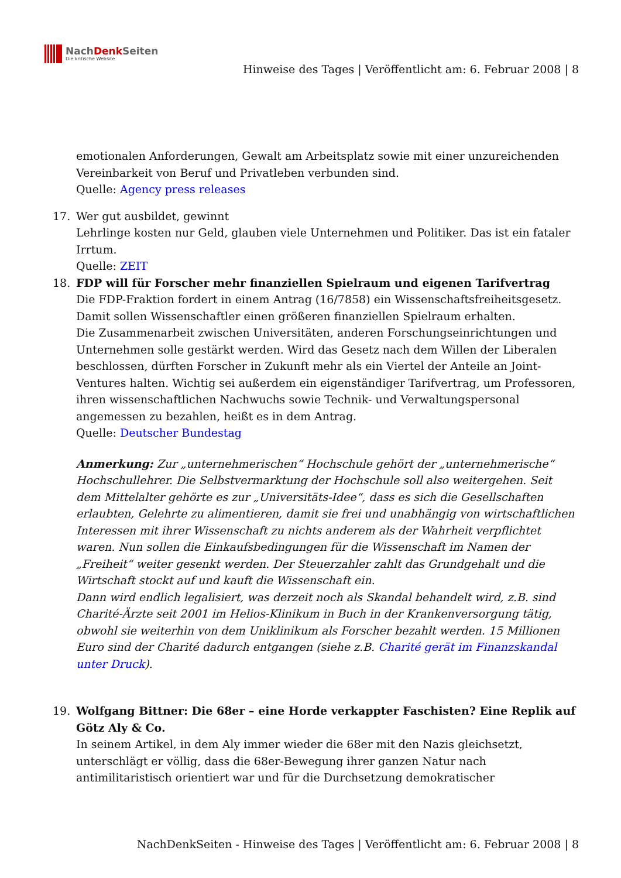NachDenk Seiten
Die kritische Website
Hinweise des Tages | Veröffentlicht am: 6. Februar 2008 | 8
emotionalen Anforderungen, Gewalt am Arbeitsplatz sowie mit einer unzureichenden Vereinbarkeit von Beruf und Privatleben verbunden sind.
Quelle: Agency press releases
17. Wer gut ausbildet, gewinnt
Lehrlinge kosten nur Geld, glauben viele Unternehmen und Politiker. Das ist ein fataler Irrtum.
Quelle: ZEIT
18. FDP will für Forscher mehr finanziellen Spielraum und eigenen Tarifvertrag
Die FDP-Fraktion fordert in einem Antrag (16/7858) ein Wissenschaftsfreiheitsgesetz. Damit sollen Wissenschaftler einen größeren finanziellen Spielraum erhalten.
Die Zusammenarbeit zwischen Universitäten, anderen Forschungseinrichtungen und Unternehmen solle gestärkt werden. Wird das Gesetz nach dem Willen der Liberalen beschlossen, dürften Forscher in Zukunft mehr als ein Viertel der Anteile an Joint-Ventures halten. Wichtig sei außerdem ein eigenständiger Tarifvertrag, um Professoren, ihren wissenschaftlichen Nachwuchs sowie Technik- und Verwaltungspersonal angemessen zu bezahlen, heißt es in dem Antrag.
Quelle: Deutscher Bundestag
Anmerkung: Zur „unternehmerischen“ Hochschule gehört der „unternehmerische“ Hochschullehrer. Die Selbstvermarktung der Hochschule soll also weitergehen. Seit dem Mittelalter gehörte es zur „Universitäts-Idee“, dass es sich die Gesellschaften erlaubten, Gelehrte zu alimentieren, damit sie frei und unabhängig von wirtschaftlichen Interessen mit ihrer Wissenschaft zu nichts anderem als der Wahrheit verpflichtet waren. Nun sollen die Einkaufsbedingungen für die Wissenschaft im Namen der „Freiheit“ weiter gesenkt werden. Der Steuerzahler zahlt das Grundgehalt und die Wirtschaft stockt auf und kauft die Wissenschaft ein.
Dann wird endlich legalisiert, was derzeit noch als Skandal behandelt wird, z.B. sind Charité-Ärzte seit 2001 im Helios-Klinikum in Buch in der Krankenversorgung tätig, obwohl sie weiterhin von dem Uniklinikum als Forscher bezahlt werden. 15 Millionen Euro sind der Charité dadurch entgangen (siehe z.B. Charité gerät im Finanzskandal unter Druck).
19. Wolfgang Bittner: Die 68er – eine Horde verkappter Faschisten? Eine Replik auf Götz Aly & Co.
In seinem Artikel, in dem Aly immer wieder die 68er mit den Nazis gleichsetzt, unterschlägt er völlig, dass die 68er-Bewegung ihrer ganzen Natur nach antimilitaristisch orientiert war und für die Durchsetzung demokratischer
NachDenkSeiten - Hinweise des Tages | Veröffentlicht am: 6. Februar 2008 | 8